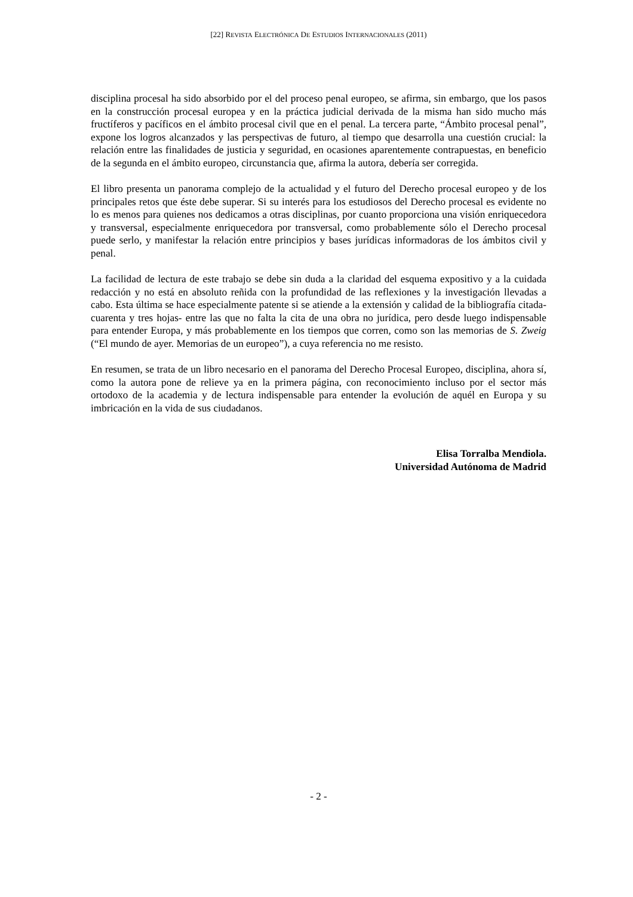[22] REVISTA ELECTRÓNICA DE ESTUDIOS INTERNACIONALES (2011)
disciplina procesal ha sido absorbido por el del proceso penal europeo, se afirma, sin embargo, que los pasos en la construcción procesal europea y en la práctica judicial derivada de la misma han sido mucho más fructíferos y pacíficos en el ámbito procesal civil que en el penal. La tercera parte, “Ámbito procesal penal”, expone los logros alcanzados y las perspectivas de futuro, al tiempo que desarrolla una cuestión crucial: la relación entre las finalidades de justicia y seguridad, en ocasiones aparentemente contrapuestas, en beneficio de la segunda en el ámbito europeo, circunstancia que, afirma la autora, debería ser corregida.
El libro presenta un panorama complejo de la actualidad y el futuro del Derecho procesal europeo y de los principales retos que éste debe superar. Si su interés para los estudiosos del Derecho procesal es evidente no lo es menos para quienes nos dedicamos a otras disciplinas, por cuanto proporciona una visión enriquecedora y transversal, especialmente enriquecedora por transversal, como probablemente sólo el Derecho procesal puede serlo, y manifestar la relación entre principios y bases jurídicas informadoras de los ámbitos civil y penal.
La facilidad de lectura de este trabajo se debe sin duda a la claridad del esquema expositivo y a la cuidada redacción y no está en absoluto reñida con la profundidad de las reflexiones y la investigación llevadas a cabo. Esta última se hace especialmente patente si se atiende a la extensión y calidad de la bibliografía citada- cuarenta y tres hojas- entre las que no falta la cita de una obra no jurídica, pero desde luego indispensable para entender Europa, y más probablemente en los tiempos que corren, como son las memorias de S. Zweig (“El mundo de ayer. Memorias de un europeo”), a cuya referencia no me resisto.
En resumen, se trata de un libro necesario en el panorama del Derecho Procesal Europeo, disciplina, ahora sí, como la autora pone de relieve ya en la primera página, con reconocimiento incluso por el sector más ortodoxo de la academia y de lectura indispensable para entender la evolución de aquél en Europa y su imbricación en la vida de sus ciudadanos.
Elisa Torralba Mendiola.
Universidad Autónoma de Madrid
- 2 -